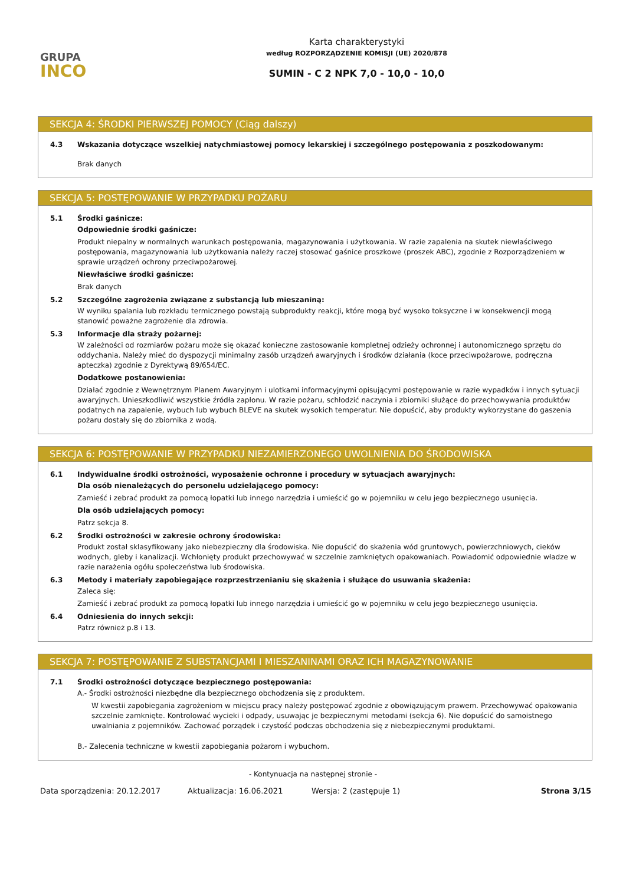GRUPA
INCO
Karta charakterystyki
według ROZPORZĄDZENIE KOMISJI (UE) 2020/878
SUMIN - C 2 NPK 7,0 - 10,0 - 10,0
SEKCJA 4: ŚRODKI PIERWSZEJ POMOCY (Ciąg dalszy)
4.3 Wskazania dotyczące wszelkiej natychmiastowej pomocy lekarskiej i szczególnego postępowania z poszkodowanym:
Brak danych
SEKCJA 5: POSTĘPOWANIE W PRZYPADKU POŻARU
5.1 Środki gaśnicze:
Odpowiednie środki gaśnicze:
Produkt niepalny w normalnych warunkach postępowania, magazynowania i użytkowania. W razie zapalenia na skutek niewłaściwego postępowania, magazynowania lub użytkowania należy raczej stosować gaśnice proszkowe (proszek ABC), zgodnie z Rozporządzeniem w sprawie urządzeń ochrony przeciwpożarowej.
Niewłaściwe środki gaśnicze:
Brak danych
5.2 Szczególne zagrożenia związane z substancją lub mieszaniną:
W wyniku spalania lub rozkładu termicznego powstają subprodukty reakcji, które mogą być wysoko toksyczne i w konsekwencji mogą stanowić poważne zagrożenie dla zdrowia.
5.3 Informacje dla straży pożarnej:
W zależności od rozmiarów pożaru może się okazać konieczne zastosowanie kompletnej odzieży ochronnej i autonomicznego sprzętu do oddychania. Należy mieć do dyspozycji minimalny zasób urządzeń awaryjnych i środków działania (koce przeciwpożarowe, podręczna apteczka) zgodnie z Dyrektywą 89/654/EC.
Dodatkowe postanowienia:
Działać zgodnie z Wewnętrznym Planem Awaryjnym i ulotkami informacyjnymi opisującymi postępowanie w razie wypadków i innych sytuacji awaryjnych. Unieszkodliwić wszystkie źródła zapłonu. W razie pożaru, schłodzić naczynia i zbiorniki służące do przechowywania produktów podatnych na zapalenie, wybuch lub wybuch BLEVE na skutek wysokich temperatur. Nie dopuścić, aby produkty wykorzystane do gaszenia pożaru dostały się do zbiornika z wodą.
SEKCJA 6: POSTĘPOWANIE W PRZYPADKU NIEZAMIERZONEGO UWOLNIENIA DO ŚRODOWISKA
6.1 Indywidualne środki ostrożności, wyposażenie ochronne i procedury w sytuacjach awaryjnych:
Dla osób nienależących do personelu udzielającego pomocy:
Zamieść i zebrać produkt za pomocą łopatki lub innego narzędzia i umieścić go w pojemniku w celu jego bezpiecznego usunięcia.
Dla osób udzielających pomocy:
Patrz sekcja 8.
6.2 Środki ostrożności w zakresie ochrony środowiska:
Produkt został sklasyfikowany jako niebezpieczny dla środowiska. Nie dopuścić do skażenia wód gruntowych, powierzchniowych, cieków wodnych, gleby i kanalizacji. Wchłonięty produkt przechowywać w szczelnie zamkniętych opakowaniach. Powiadomić odpowiednie władze w razie narażenia ogółu społeczeństwa lub środowiska.
6.3 Metody i materiały zapobiegające rozprzestrzenianiu się skażenia i służące do usuwania skażenia:
Zaleca się:
Zamieść i zebrać produkt za pomocą łopatki lub innego narzędzia i umieścić go w pojemniku w celu jego bezpiecznego usunięcia.
6.4 Odniesienia do innych sekcji:
Patrz również p.8 i 13.
SEKCJA 7: POSTĘPOWANIE Z SUBSTANCJAMI I MIESZANINAMI ORAZ ICH MAGAZYNOWANIE
7.1 Środki ostrożności dotyczące bezpiecznego postępowania:
A.- Środki ostrożności niezbędne dla bezpiecznego obchodzenia się z produktem.
W kwestii zapobiegania zagrożeniom w miejscu pracy należy postępować zgodnie z obowiązującym prawem. Przechowywać opakowania szczelnie zamknięte. Kontrolować wycieki i odpady, usuwając je bezpiecznymi metodami (sekcja 6). Nie dopuścić do samoistnego uwalniania z pojemników. Zachować porządek i czystość podczas obchodzenia się z niebezpiecznymi produktami.
B.- Zalecenia techniczne w kwestii zapobiegania pożarom i wybuchom.
- Kontynuacja na następnej stronie -
Data sporządzenia: 20.12.2017 Aktualizacja: 16.06.2021 Wersja: 2 (zastępuje 1) Strona 3/15